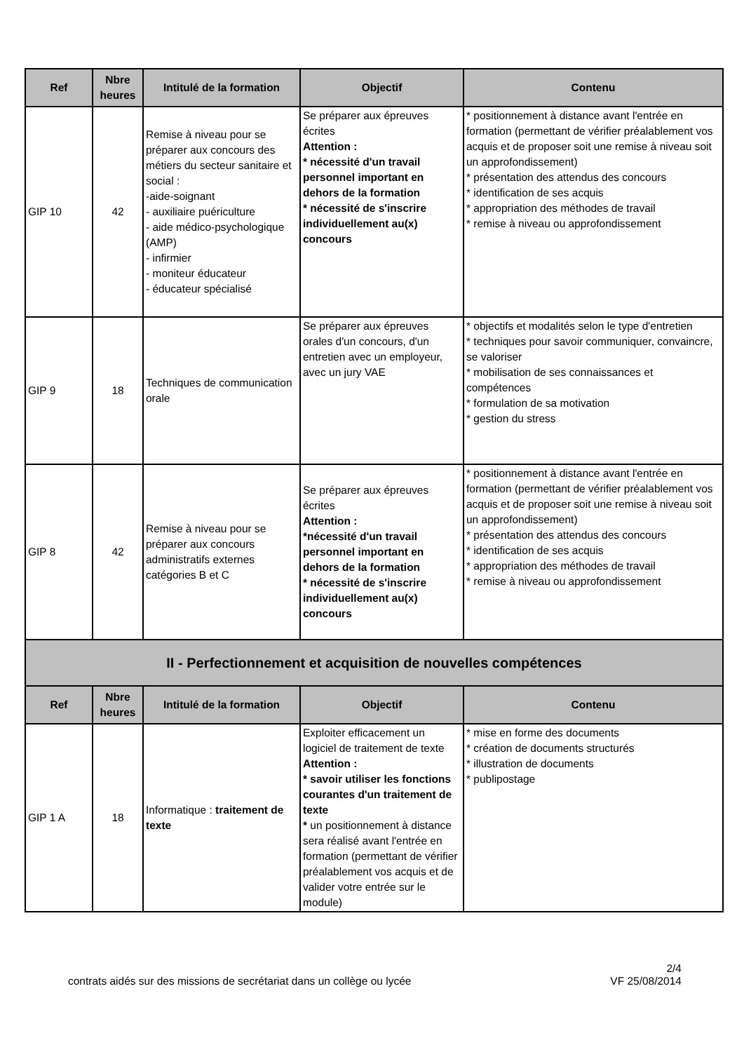| Ref | Nbre heures | Intitulé de la formation | Objectif | Contenu |
| --- | --- | --- | --- | --- |
| GIP 10 | 42 | Remise à niveau pour se préparer aux concours des métiers du secteur sanitaire et social : -aide-soignant - auxiliaire puériculture - aide médico-psychologique (AMP) - infirmier - moniteur éducateur - éducateur spécialisé | Se préparer aux épreuves écrites Attention : * nécessité d'un travail personnel important en dehors de la formation * nécessité de s'inscrire individuellement au(x) concours | * positionnement à distance avant l'entrée en formation (permettant de vérifier préalablement vos acquis et de proposer soit une remise à niveau soit un approfondissement) * présentation des attendus des concours * identification de ses acquis * appropriation des méthodes de travail * remise à niveau ou approfondissement |
| GIP 9 | 18 | Techniques de communication orale | Se préparer aux épreuves orales d'un concours, d'un entretien avec un employeur, avec un jury VAE | * objectifs et modalités selon le type d'entretien * techniques pour savoir communiquer, convaincre, se valoriser * mobilisation de ses connaissances et compétences * formulation de sa motivation * gestion du stress |
| GIP 8 | 42 | Remise à niveau pour se préparer aux concours administratifs externes catégories B et C | Se préparer aux épreuves écrites Attention : *nécessité d'un travail personnel important en dehors de la formation * nécessité de s'inscrire individuellement au(x) concours | * positionnement à distance avant l'entrée en formation (permettant de vérifier préalablement vos acquis et de proposer soit une remise à niveau soit un approfondissement) * présentation des attendus des concours * identification de ses acquis * appropriation des méthodes de travail * remise à niveau ou approfondissement |
| II - Perfectionnement et acquisition de nouvelles compétences | | | | |
| Ref | Nbre heures | Intitulé de la formation | Objectif | Contenu |
| GIP 1 A | 18 | Informatique : traitement de texte | Exploiter efficacement un logiciel de traitement de texte Attention : * savoir utiliser les fonctions courantes d'un traitement de texte * un positionnement à distance sera réalisé avant l'entrée en formation (permettant de vérifier préalablement vos acquis et de valider votre entrée sur le module) | * mise en forme des documents * création de documents structurés * illustration de documents * publipostage |
2/4
VF 25/08/2014
contrats aidés sur des missions de secrétariat dans un collège ou lycée